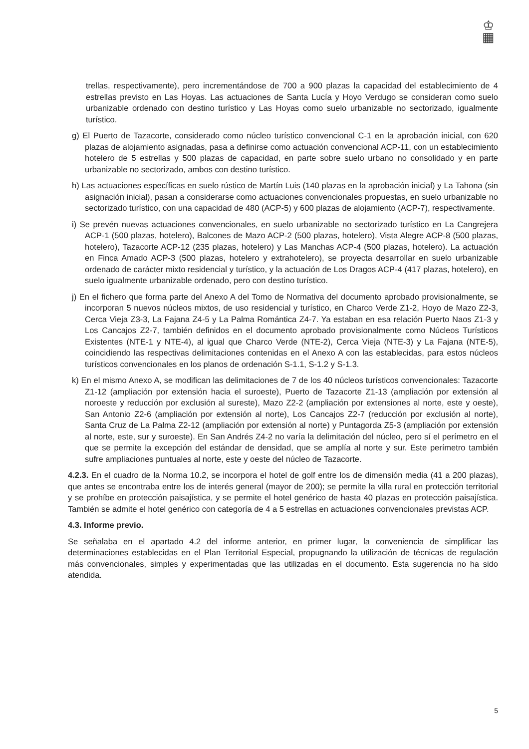♔
▦
trellas, respectivamente), pero incrementándose de 700 a 900 plazas la capacidad del establecimiento de 4 estrellas previsto en Las Hoyas. Las actuaciones de Santa Lucía y Hoyo Verdugo se consideran como suelo urbanizable ordenado con destino turístico y Las Hoyas como suelo urbanizable no sectorizado, igualmente turístico.
g) El Puerto de Tazacorte, considerado como núcleo turístico convencional C-1 en la aprobación inicial, con 620 plazas de alojamiento asignadas, pasa a definirse como actuación convencional ACP-11, con un establecimiento hotelero de 5 estrellas y 500 plazas de capacidad, en parte sobre suelo urbano no consolidado y en parte urbanizable no sectorizado, ambos con destino turístico.
h) Las actuaciones específicas en suelo rústico de Martín Luis (140 plazas en la aprobación inicial) y La Tahona (sin asignación inicial), pasan a considerarse como actuaciones convencionales propuestas, en suelo urbanizable no sectorizado turístico, con una capacidad de 480 (ACP-5) y 600 plazas de alojamiento (ACP-7), respectivamente.
i) Se prevén nuevas actuaciones convencionales, en suelo urbanizable no sectorizado turístico en La Cangrejera ACP-1 (500 plazas, hotelero), Balcones de Mazo ACP-2 (500 plazas, hotelero), Vista Alegre ACP-8 (500 plazas, hotelero), Tazacorte ACP-12 (235 plazas, hotelero) y Las Manchas ACP-4 (500 plazas, hotelero). La actuación en Finca Amado ACP-3 (500 plazas, hotelero y extrahotelero), se proyecta desarrollar en suelo urbanizable ordenado de carácter mixto residencial y turístico, y la actuación de Los Dragos ACP-4 (417 plazas, hotelero), en suelo igualmente urbanizable ordenado, pero con destino turístico.
j) En el fichero que forma parte del Anexo A del Tomo de Normativa del documento aprobado provisionalmente, se incorporan 5 nuevos núcleos mixtos, de uso residencial y turístico, en Charco Verde Z1-2, Hoyo de Mazo Z2-3, Cerca Vieja Z3-3, La Fajana Z4-5 y La Palma Romántica Z4-7. Ya estaban en esa relación Puerto Naos Z1-3 y Los Cancajos Z2-7, también definidos en el documento aprobado provisionalmente como Núcleos Turísticos Existentes (NTE-1 y NTE-4), al igual que Charco Verde (NTE-2), Cerca Vieja (NTE-3) y La Fajana (NTE-5), coincidiendo las respectivas delimitaciones contenidas en el Anexo A con las establecidas, para estos núcleos turísticos convencionales en los planos de ordenación S-1.1, S-1.2 y S-1.3.
k) En el mismo Anexo A, se modifican las delimitaciones de 7 de los 40 núcleos turísticos convencionales: Tazacorte Z1-12 (ampliación por extensión hacia el suroeste), Puerto de Tazacorte Z1-13 (ampliación por extensión al noroeste y reducción por exclusión al sureste), Mazo Z2-2 (ampliación por extensiones al norte, este y oeste), San Antonio Z2-6 (ampliación por extensión al norte), Los Cancajos Z2-7 (reducción por exclusión al norte), Santa Cruz de La Palma Z2-12 (ampliación por extensión al norte) y Puntagorda Z5-3 (ampliación por extensión al norte, este, sur y suroeste). En San Andrés Z4-2 no varía la delimitación del núcleo, pero sí el perímetro en el que se permite la excepción del estándar de densidad, que se amplía al norte y sur. Este perímetro también sufre ampliaciones puntuales al norte, este y oeste del núcleo de Tazacorte.
4.2.3. En el cuadro de la Norma 10.2, se incorpora el hotel de golf entre los de dimensión media (41 a 200 plazas), que antes se encontraba entre los de interés general (mayor de 200); se permite la villa rural en protección territorial y se prohíbe en protección paisajística, y se permite el hotel genérico de hasta 40 plazas en protección paisajística. También se admite el hotel genérico con categoría de 4 a 5 estrellas en actuaciones convencionales previstas ACP.
4.3. Informe previo.
Se señalaba en el apartado 4.2 del informe anterior, en primer lugar, la conveniencia de simplificar las determinaciones establecidas en el Plan Territorial Especial, propugnando la utilización de técnicas de regulación más convencionales, simples y experimentadas que las utilizadas en el documento. Esta sugerencia no ha sido atendida.
5